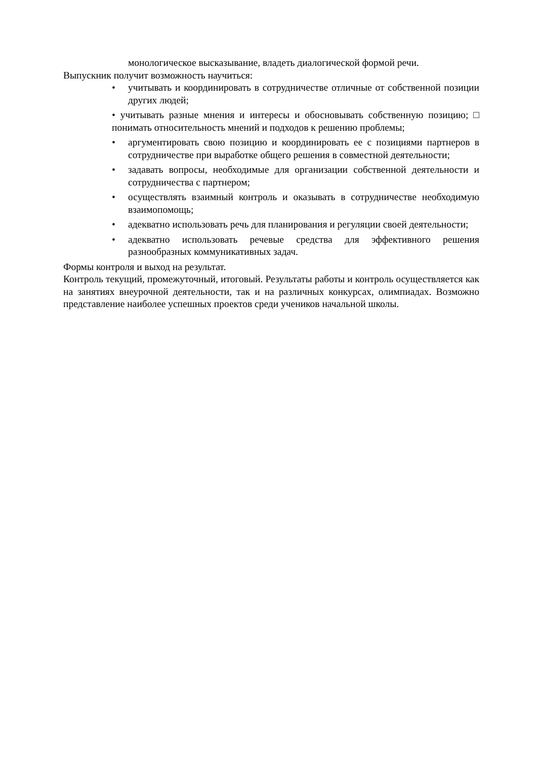монологическое высказывание, владеть диалогической формой речи.
Выпускник получит возможность научиться:
• учитывать и координировать в сотрудничестве отличные от собственной позиции других людей;
• учитывать разные мнения и интересы и обосновывать собственную позицию; □ понимать относительность мнений и подходов к решению проблемы;
• аргументировать свою позицию и координировать ее с позициями партнеров в сотрудничестве при выработке общего решения в совместной деятельности;
• задавать вопросы, необходимые для организации собственной деятельности и сотрудничества с партнером;
• осуществлять взаимный контроль и оказывать в сотрудничестве необходимую взаимопомощь;
• адекватно использовать речь для планирования и регуляции своей деятельности;
• адекватно использовать речевые средства для эффективного решения разнообразных коммуникативных задач.
Формы контроля и выход на результат.
Контроль текущий, промежуточный, итоговый. Результаты работы и контроль осуществляется как на занятиях внеурочной деятельности, так и на различных конкурсах, олимпиадах. Возможно представление наиболее успешных проектов среди учеников начальной школы.